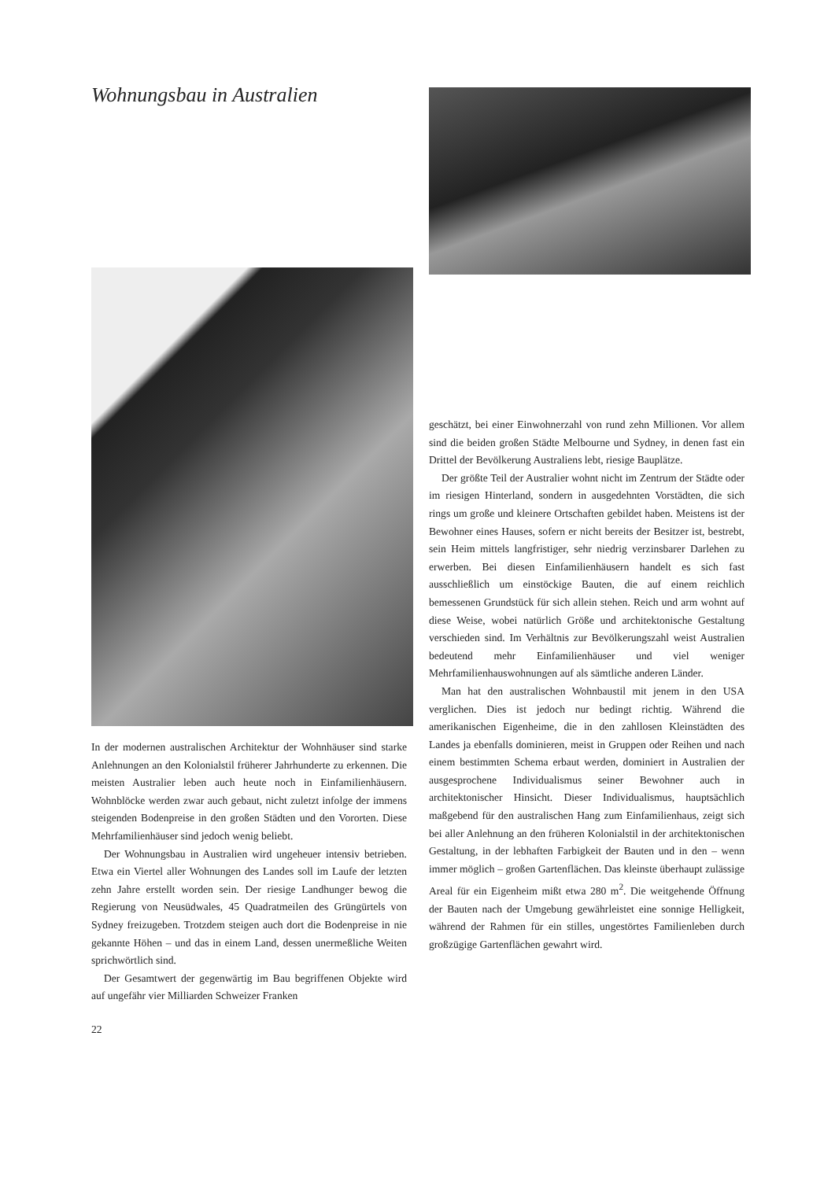Wohnungsbau in Australien
In der modernen australischen Architektur der Wohnhäuser sind starke Anlehnungen an den Kolonialstil früherer Jahrhunderte zu erkennen. Die meisten Australier leben auch heute noch in Einfamilienhäusern. Wohnblöcke werden zwar auch gebaut, nicht zuletzt infolge der immens steigenden Bodenpreise in den großen Städten und den Vororten. Diese Mehrfamilienhäuser sind jedoch wenig beliebt.
Der Wohnungsbau in Australien wird ungeheuer intensiv betrieben. Etwa ein Viertel aller Wohnungen des Landes soll im Laufe der letzten zehn Jahre erstellt worden sein. Der riesige Landhunger bewog die Regierung von Neusüdwales, 45 Quadratmeilen des Grüngürtels von Sydney freizugeben. Trotzdem steigen auch dort die Bodenpreise in nie gekannte Höhen – und das in einem Land, dessen unermeßliche Weiten sprichwörtlich sind.
Der Gesamtwert der gegenwärtig im Bau begriffenen Objekte wird auf ungefähr vier Milliarden Schweizer Franken
22
geschätzt, bei einer Einwohnerzahl von rund zehn Millionen. Vor allem sind die beiden großen Städte Melbourne und Sydney, in denen fast ein Drittel der Bevölkerung Australiens lebt, riesige Bauplätze.
Der größte Teil der Australier wohnt nicht im Zentrum der Städte oder im riesigen Hinterland, sondern in ausgedehnten Vorstädten, die sich rings um große und kleinere Ortschaften gebildet haben. Meistens ist der Bewohner eines Hauses, sofern er nicht bereits der Besitzer ist, bestrebt, sein Heim mittels langfristiger, sehr niedrig verzinsbarer Darlehen zu erwerben. Bei diesen Einfamilienhäusern handelt es sich fast ausschließlich um einstöckige Bauten, die auf einem reichlich bemessenen Grundstück für sich allein stehen. Reich und arm wohnt auf diese Weise, wobei natürlich Größe und architektonische Gestaltung verschieden sind. Im Verhältnis zur Bevölkerungszahl weist Australien bedeutend mehr Einfamilienhäuser und viel weniger Mehrfamilienhauswohnungen auf als sämtliche anderen Länder.
Man hat den australischen Wohnbaustil mit jenem in den USA verglichen. Dies ist jedoch nur bedingt richtig. Während die amerikanischen Eigenheime, die in den zahllosen Kleinstädten des Landes ja ebenfalls dominieren, meist in Gruppen oder Reihen und nach einem bestimmten Schema erbaut werden, dominiert in Australien der ausgesprochene Individualismus seiner Bewohner auch in architektonischer Hinsicht. Dieser Individualismus, hauptsächlich maßgebend für den australischen Hang zum Einfamilienhaus, zeigt sich bei aller Anlehnung an den früheren Kolonialstil in der architektonischen Gestaltung, in der lebhaften Farbigkeit der Bauten und in den – wenn immer möglich – großen Gartenflächen. Das kleinste überhaupt zulässige Areal für ein Eigenheim mißt etwa 280 m<sup>2</sup>. Die weitgehende Öffnung der Bauten nach der Umgebung gewährleistet eine sonnige Helligkeit, während der Rahmen für ein stilles, ungestörtes Familienleben durch großzügige Gartenflächen gewahrt wird.